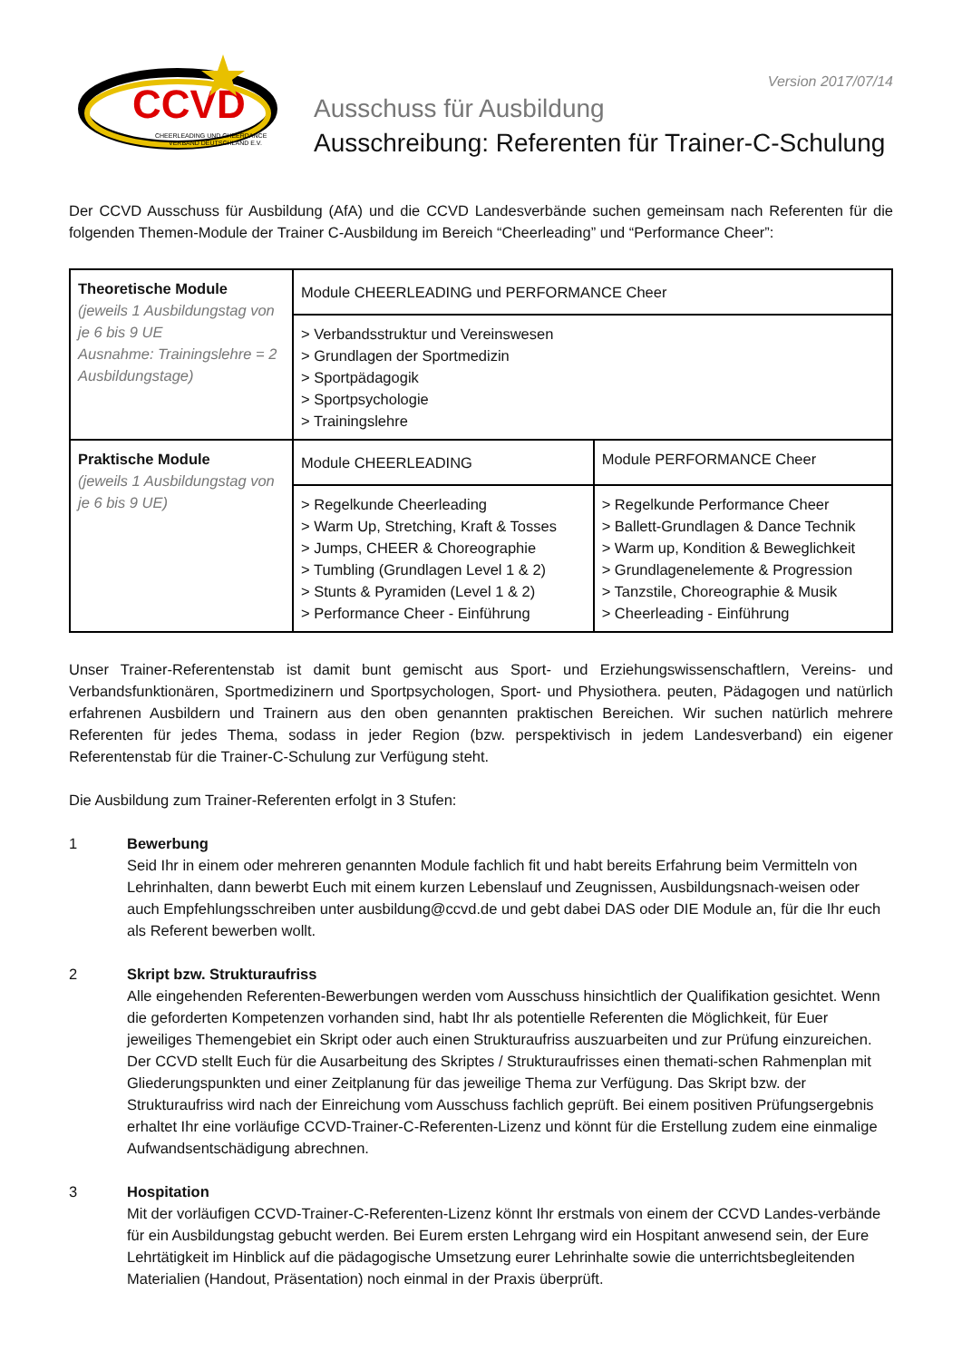CCVD
CHEERLEADING UND CHEERDANCE
VERBAND DEUTSCHLAND E.V.
Version 2017/07/14
Ausschuss für Ausbildung
Ausschreibung: Referenten für Trainer-C-Schulung
Der CCVD Ausschuss für Ausbildung (AfA) und die CCVD Landesverbände suchen gemeinsam nach Referenten für die folgenden Themen-Module der Trainer C-Ausbildung im Bereich “Cheerleading” und “Performance Cheer”:
| Theoretische Module (jeweils 1 Ausbildungstag von je 6 bis 9 UE Ausnahme: Trainingslehre = 2 Ausbildungstage) | Module CHEERLEADING und PERFORMANCE Cheer | |
| | > Verbandsstruktur und Vereinswesen > Grundlagen der Sportmedizin > Sportpädagogik > Sportpsychologie > Trainingslehre | |
| Praktische Module (jeweils 1 Ausbildungstag von je 6 bis 9 UE) | Module CHEERLEADING | Module PERFORMANCE Cheer |
| | > Regelkunde Cheerleading > Warm Up, Stretching, Kraft & Tosses > Jumps, CHEER & Choreographie > Tumbling (Grundlagen Level 1 & 2) > Stunts & Pyramiden (Level 1 & 2) > Performance Cheer - Einführung | > Regelkunde Performance Cheer > Ballett-Grundlagen & Dance Technik > Warm up, Kondition & Beweglichkeit > Grundlagenelemente & Progression > Tanzstile, Choreographie & Musik > Cheerleading - Einführung |
Unser Trainer-Referentenstab ist damit bunt gemischt aus Sport- und Erziehungswissenschaftlern, Vereins- und Verbandsfunktionären, Sportmedizinern und Sportpsychologen, Sport- und Physiothera. peuten, Pädagogen und natürlich erfahrenen Ausbildern und Trainern aus den oben genannten praktischen Bereichen. Wir suchen natürlich mehrere Referenten für jedes Thema, sodass in jeder Region (bzw. perspektivisch in jedem Landesverband) ein eigener Referentenstab für die Trainer-C-Schulung zur Verfügung steht.
Die Ausbildung zum Trainer-Referenten erfolgt in 3 Stufen:
1 Bewerbung
Seid Ihr in einem oder mehreren genannten Module fachlich fit und habt bereits Erfahrung beim Vermitteln von Lehrinhalten, dann bewerbt Euch mit einem kurzen Lebenslauf und Zeugnissen, Ausbildungsnach-weisen oder auch Empfehlungsschreiben unter ausbildung@ccvd.de und gebt dabei DAS oder DIE Module an, für die Ihr euch als Referent bewerben wollt.
2 Skript bzw. Strukturaufriss
Alle eingehenden Referenten-Bewerbungen werden vom Ausschuss hinsichtlich der Qualifikation gesichtet. Wenn die geforderten Kompetenzen vorhanden sind, habt Ihr als potentielle Referenten die Möglichkeit, für Euer jeweiliges Themengebiet ein Skript oder auch einen Strukturaufriss auszuarbeiten und zur Prüfung einzureichen. Der CCVD stellt Euch für die Ausarbeitung des Skriptes / Strukturaufrisses einen themati-schen Rahmenplan mit Gliederungspunkten und einer Zeitplanung für das jeweilige Thema zur Verfügung. Das Skript bzw. der Strukturaufriss wird nach der Einreichung vom Ausschuss fachlich geprüft. Bei einem positiven Prüfungsergebnis erhaltet Ihr eine vorläufige CCVD-Trainer-C-Referenten-Lizenz und könnt für die Erstellung zudem eine einmalige Aufwandsentschädigung abrechnen.
3 Hospitation
Mit der vorläufigen CCVD-Trainer-C-Referenten-Lizenz könnt Ihr erstmals von einem der CCVD Landes-verbände für ein Ausbildungstag gebucht werden. Bei Eurem ersten Lehrgang wird ein Hospitant anwesend sein, der Eure Lehrtätigkeit im Hinblick auf die pädagogische Umsetzung eurer Lehrinhalte sowie die unterrichtsbegleitenden Materialien (Handout, Präsentation) noch einmal in der Praxis überprüft.